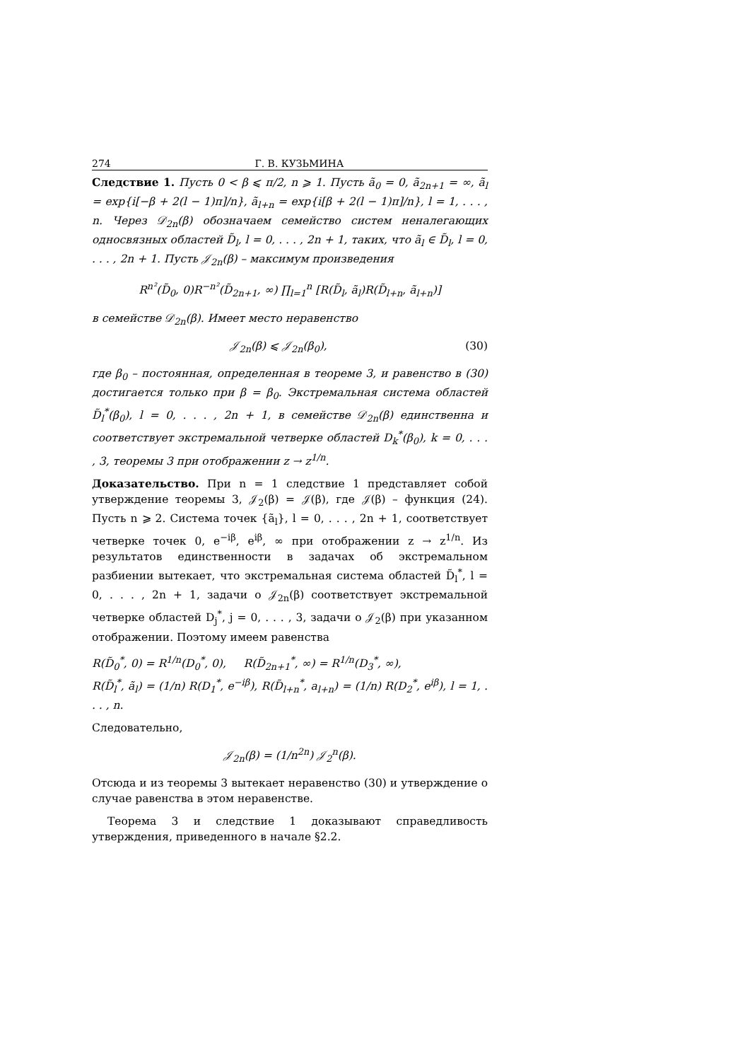274 Г. В. КУЗЬМИНА
Следствие 1. Пусть 0 < β ⩽ π/2, n ⩾ 1. Пусть ã<sub>0</sub> = 0, ã<sub>2n+1</sub> = ∞, ã<sub>l</sub> = exp{i[−β + 2(l − 1)π]/n}, ã<sub>l+n</sub> = exp{i[β + 2(l − 1)π]/n}, l = 1, . . . , n. Через 𝒟<sub>2n</sub>(β) обозначаем семейство систем неналегающих односвязных областей D̃<sub>l</sub>, l = 0, . . . , 2n + 1, таких, что ã<sub>l</sub> ∈ D̃<sub>l</sub>, l = 0, . . . , 2n + 1. Пусть 𝒥<sub>2n</sub>(β) – максимум произведения
R<sup>n²</sup>(D̃<sub>0</sub>, 0)R<sup>−n²</sup>(D̃<sub>2n+1</sub>, ∞) ∏<sub>l=1</sub><sup>n</sup> [R(D̃<sub>l</sub>, ã<sub>l</sub>)R(D̃<sub>l+n</sub>, ã<sub>l+n</sub>)]
в семействе 𝒟<sub>2n</sub>(β). Имеет место неравенство
𝒥<sub>2n</sub>(β) ⩽ 𝒥<sub>2n</sub>(β<sub>0</sub>), (30)
где β<sub>0</sub> – постоянная, определенная в теореме 3, и равенство в (30) достигается только при β = β<sub>0</sub>. Экстремальная система областей D̃<sub>l</sub><sup>*</sup>(β<sub>0</sub>), l = 0, . . . , 2n + 1, в семействе 𝒟<sub>2n</sub>(β) единственна и соответствует экстремальной четверке областей D<sub>k</sub><sup>*</sup>(β<sub>0</sub>), k = 0, . . . , 3, теоремы 3 при отображении z → z<sup>1/n</sup>.
Доказательство. При n = 1 следствие 1 представляет собой утверждение теоремы 3, 𝒥<sub>2</sub>(β) = 𝒥(β), где 𝒥(β) – функция (24). Пусть n ⩾ 2. Система точек {ã<sub>l</sub>}, l = 0, . . . , 2n + 1, соответствует четверке точек 0, e<sup>−iβ</sup>, e<sup>iβ</sup>, ∞ при отображении z → z<sup>1/n</sup>. Из результатов единственности в задачах об экстремальном разбиении вытекает, что экстремальная система областей D̃<sub>l</sub><sup>*</sup>, l = 0, . . . , 2n + 1, задачи о 𝒥<sub>2n</sub>(β) соответствует экстремальной четверке областей D<sub>j</sub><sup>*</sup>, j = 0, . . . , 3, задачи о 𝒥<sub>2</sub>(β) при указанном отображении. Поэтому имеем равенства
R(D̃<sub>0</sub><sup>*</sup>, 0) = R<sup>1/n</sup>(D<sub>0</sub><sup>*</sup>, 0), R(D̃<sub>2n+1</sub><sup>*</sup>, ∞) = R<sup>1/n</sup>(D<sub>3</sub><sup>*</sup>, ∞),
R(D̃<sub>l</sub><sup>*</sup>, ã<sub>l</sub>) = (1/n) R(D<sub>1</sub><sup>*</sup>, e<sup>−iβ</sup>), R(D̃<sub>l+n</sub><sup>*</sup>, a<sub>l+n</sub>) = (1/n) R(D<sub>2</sub><sup>*</sup>, e<sup>iβ</sup>), l = 1, . . . , n.
Следовательно,
𝒥<sub>2n</sub>(β) = (1/n<sup>2n</sup>) 𝒥<sub>2</sub><sup>n</sup>(β).
Отсюда и из теоремы 3 вытекает неравенство (30) и утверждение о случае равенства в этом неравенстве.
Теорема 3 и следствие 1 доказывают справедливость утверждения, приведенного в начале §2.2.